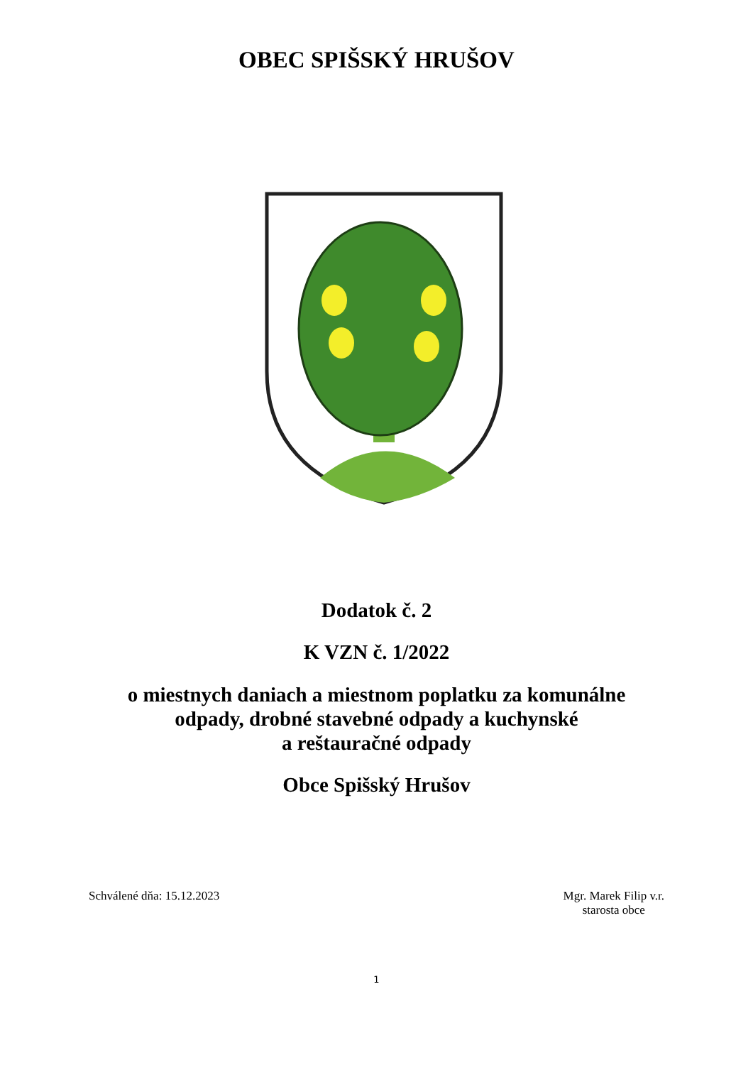OBEC SPIŠSKÝ HRUŠOV
Dodatok č. 2
K VZN č. 1/2022
o miestnych daniach a miestnom poplatku za komunálne
odpady, drobné stavebné odpady a kuchynské
a reštauračné odpady
Obce Spišský Hrušov
Schválené dňa: 15.12.2023 Mgr. Marek Filip v.r.
starosta obce
1